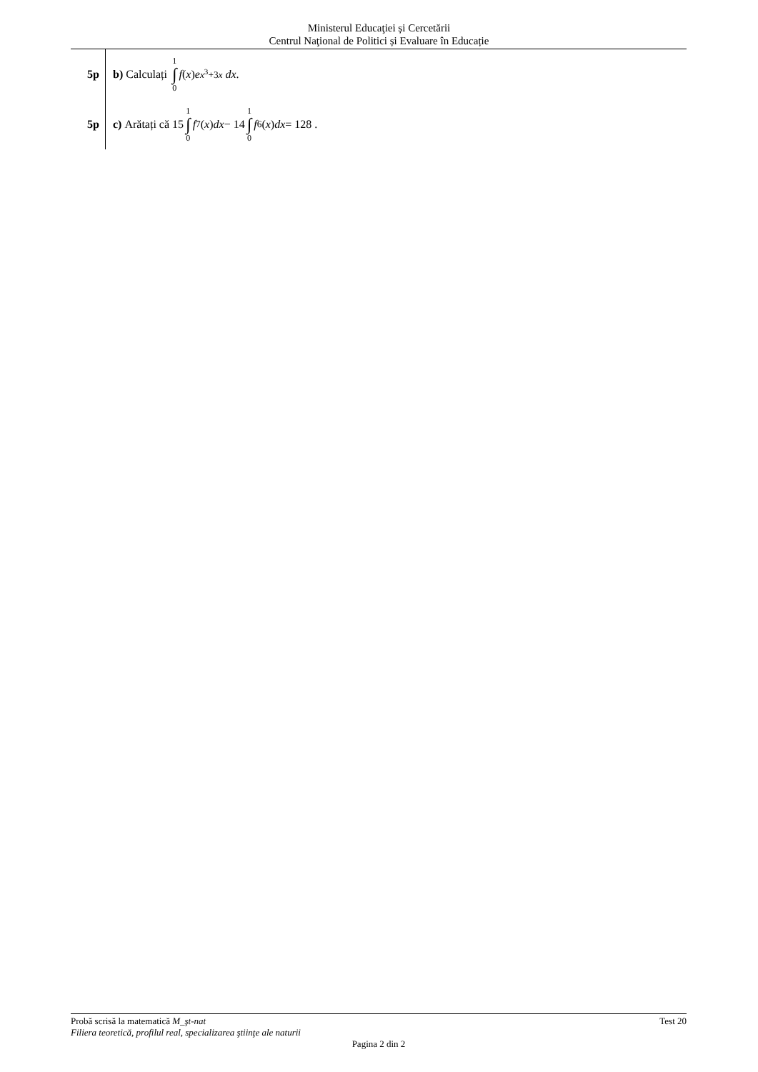Ministerul Educaţiei și Cercetării
Centrul Naţional de Politici și Evaluare în Educație
5p
b) Calculați 1 ∫ 0 f (x) e<sup>x<sup>3</sup>+3x</sup> dx.
5p
c) Arătați că 15 1 ∫ 0 f<sup>7</sup>(x) dx − 14 1 ∫ 0 f<sup>6</sup>(x) dx = 128 .
Probă scrisă la matematică M_şt-nat Test 20
Filiera teoretică, profilul real, specializarea ştiinţe ale naturii
Pagina 2 din 2